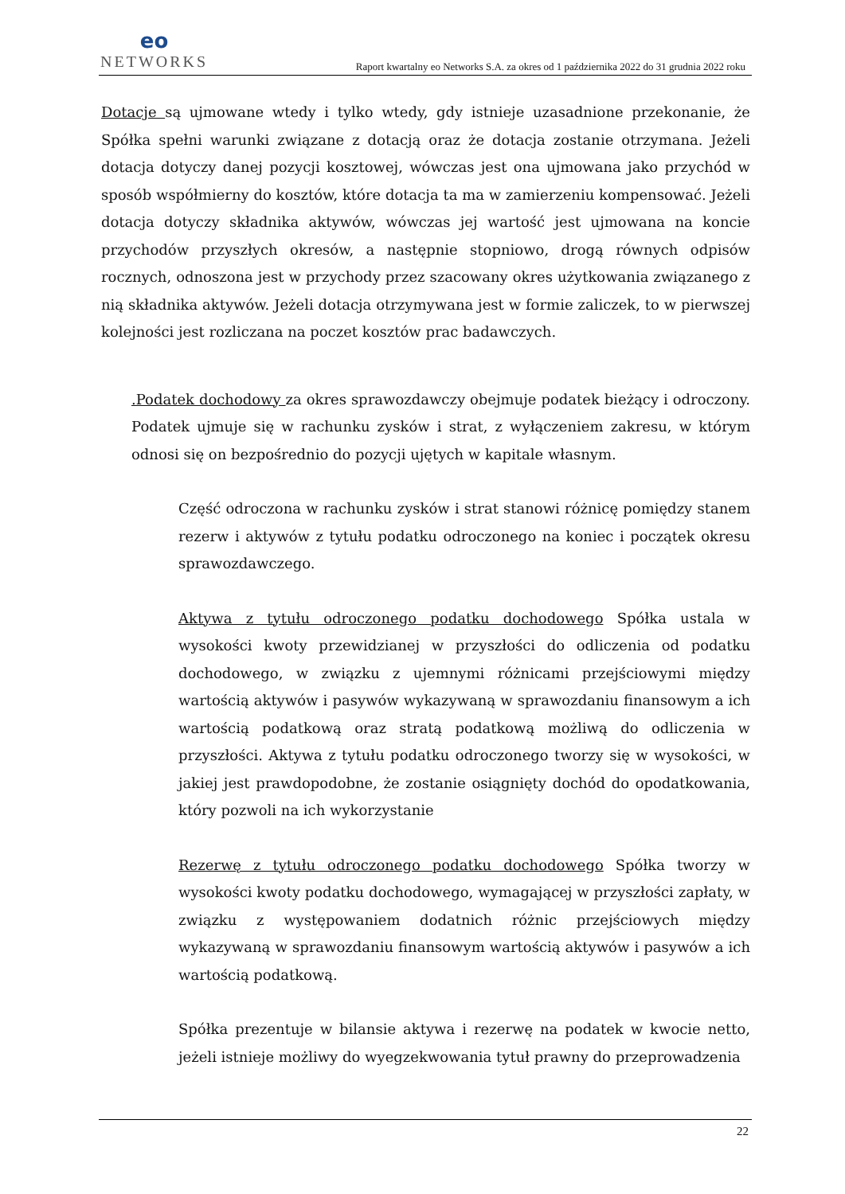eo
NETWORKS
Raport kwartalny eo Networks S.A. za okres od 1 października 2022 do 31 grudnia 2022 roku
Dotacje są ujmowane wtedy i tylko wtedy, gdy istnieje uzasadnione przekonanie, że Spółka spełni warunki związane z dotacją oraz że dotacja zostanie otrzymana. Jeżeli dotacja dotyczy danej pozycji kosztowej, wówczas jest ona ujmowana jako przychód w sposób współmierny do kosztów, które dotacja ta ma w zamierzeniu kompensować. Jeżeli dotacja dotyczy składnika aktywów, wówczas jej wartość jest ujmowana na koncie przychodów przyszłych okresów, a następnie stopniowo, drogą równych odpisów rocznych, odnoszona jest w przychody przez szacowany okres użytkowania związanego z nią składnika aktywów. Jeżeli dotacja otrzymywana jest w formie zaliczek, to w pierwszej kolejności jest rozliczana na poczet kosztów prac badawczych.
.Podatek dochodowy za okres sprawozdawczy obejmuje podatek bieżący i odroczony. Podatek ujmuje się w rachunku zysków i strat, z wyłączeniem zakresu, w którym odnosi się on bezpośrednio do pozycji ujętych w kapitale własnym.
Część odroczona w rachunku zysków i strat stanowi różnicę pomiędzy stanem rezerw i aktywów z tytułu podatku odroczonego na koniec i początek okresu sprawozdawczego.
Aktywa z tytułu odroczonego podatku dochodowego Spółka ustala w wysokości kwoty przewidzianej w przyszłości do odliczenia od podatku dochodowego, w związku z ujemnymi różnicami przejściowymi między wartością aktywów i pasywów wykazywaną w sprawozdaniu finansowym a ich wartością podatkową oraz stratą podatkową możliwą do odliczenia w przyszłości. Aktywa z tytułu podatku odroczonego tworzy się w wysokości, w jakiej jest prawdopodobne, że zostanie osiągnięty dochód do opodatkowania, który pozwoli na ich wykorzystanie
Rezerwę z tytułu odroczonego podatku dochodowego Spółka tworzy w wysokości kwoty podatku dochodowego, wymagającej w przyszłości zapłaty, w związku z występowaniem dodatnich różnic przejściowych między wykazywaną w sprawozdaniu finansowym wartością aktywów i pasywów a ich wartością podatkową.
Spółka prezentuje w bilansie aktywa i rezerwę na podatek w kwocie netto, jeżeli istnieje możliwy do wyegzekwowania tytuł prawny do przeprowadzenia
22